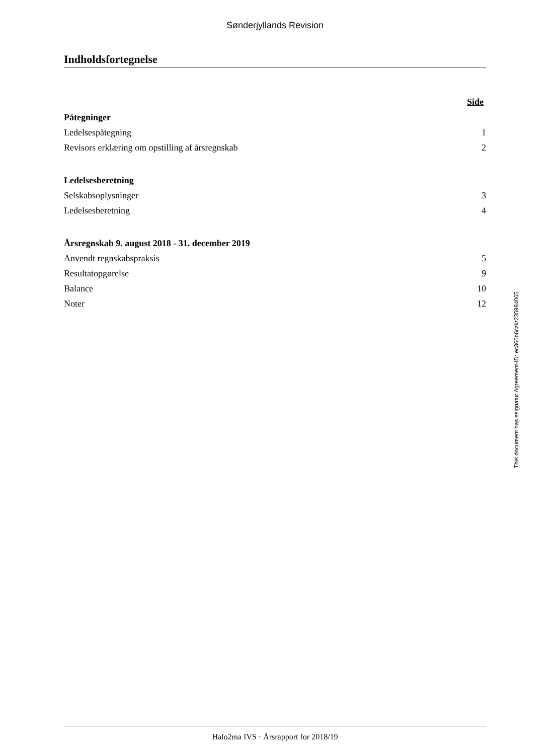Sønderjyllands Revision
Indholdsfortegnelse
Side
Påtegninger
Ledelsespåtegning 1
Revisors erklæring om opstilling af årsregnskab 2
Ledelsesberetning
Selskabsoplysninger 3
Ledelsesberetning 4
Årsregnskab 9. august 2018 - 31. december 2019
Anvendt regnskabspraksis 5
Resultatopgørelse 9
Balance 10
Noter 12
This document has esignatur Agreement-ID: ec360b6czkr235984065
Halo2ma IVS · Årsrapport for 2018/19